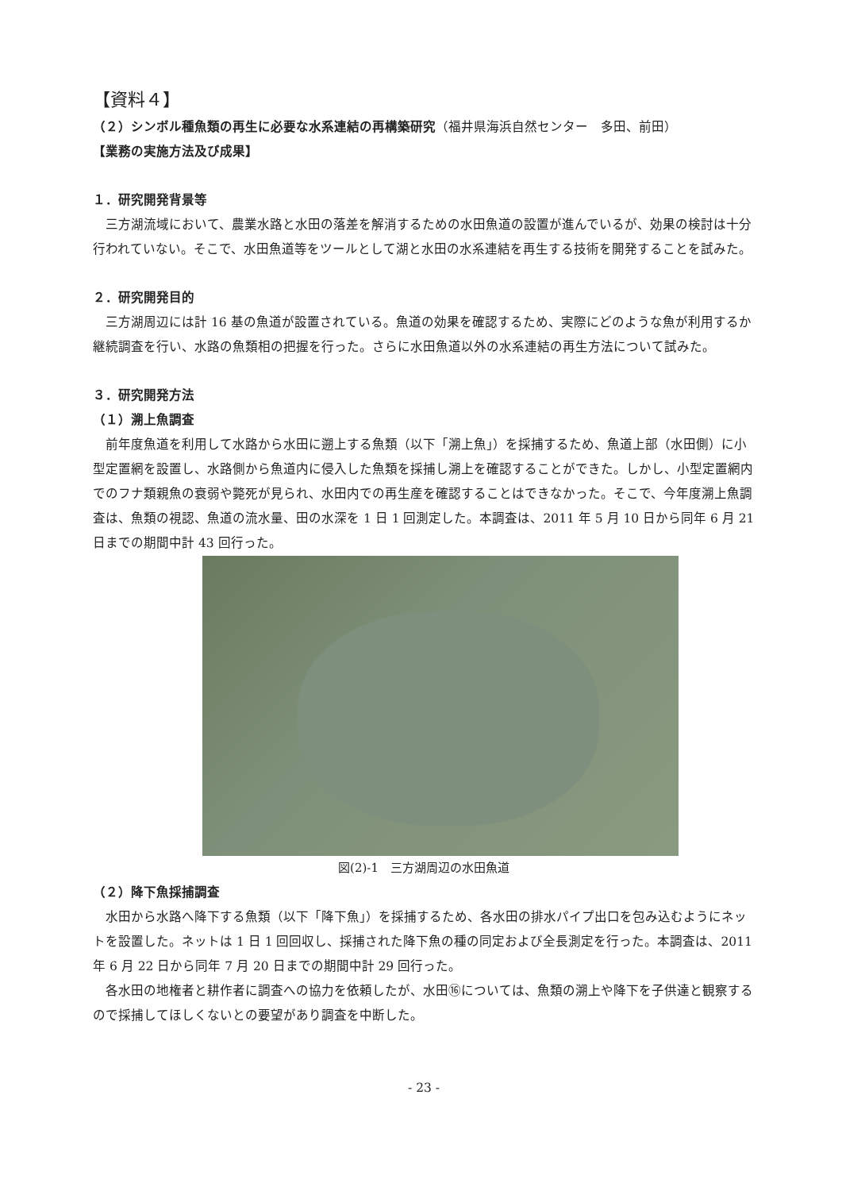【資料４】
（２）シンボル種魚類の再生に必要な水系連結の再構築研究（福井県海浜自然センター　多田、前田）
【業務の実施方法及び成果】
１．研究開発背景等
　三方湖流域において、農業水路と水田の落差を解消するための水田魚道の設置が進んでいるが、効果の検討は十分行われていない。そこで、水田魚道等をツールとして湖と水田の水系連結を再生する技術を開発することを試みた。
２．研究開発目的
　三方湖周辺には計 16 基の魚道が設置されている。魚道の効果を確認するため、実際にどのような魚が利用するか継続調査を行い、水路の魚類相の把握を行った。さらに水田魚道以外の水系連結の再生方法について試みた。
３．研究開発方法
（１）溯上魚調査
　前年度魚道を利用して水路から水田に遡上する魚類（以下「溯上魚」）を採捕するため、魚道上部（水田側）に小型定置網を設置し、水路側から魚道内に侵入した魚類を採捕し溯上を確認することができた。しかし、小型定置網内でのフナ類親魚の衰弱や斃死が見られ、水田内での再生産を確認することはできなかった。そこで、今年度溯上魚調査は、魚類の視認、魚道の流水量、田の水深を 1 日 1 回測定した。本調査は、2011 年 5 月 10 日から同年 6 月 21 日までの期間中計 43 回行った。
図(2)-1　三方湖周辺の水田魚道
（２）降下魚採捕調査
　水田から水路へ降下する魚類（以下「降下魚」）を採捕するため、各水田の排水パイプ出口を包み込むようにネットを設置した。ネットは 1 日 1 回回収し、採捕された降下魚の種の同定および全長測定を行った。本調査は、2011 年 6 月 22 日から同年 7 月 20 日までの期間中計 29 回行った。
　各水田の地権者と耕作者に調査への協力を依頼したが、水田⑯については、魚類の溯上や降下を子供達と観察するので採捕してほしくないとの要望があり調査を中断した。
- 23 -